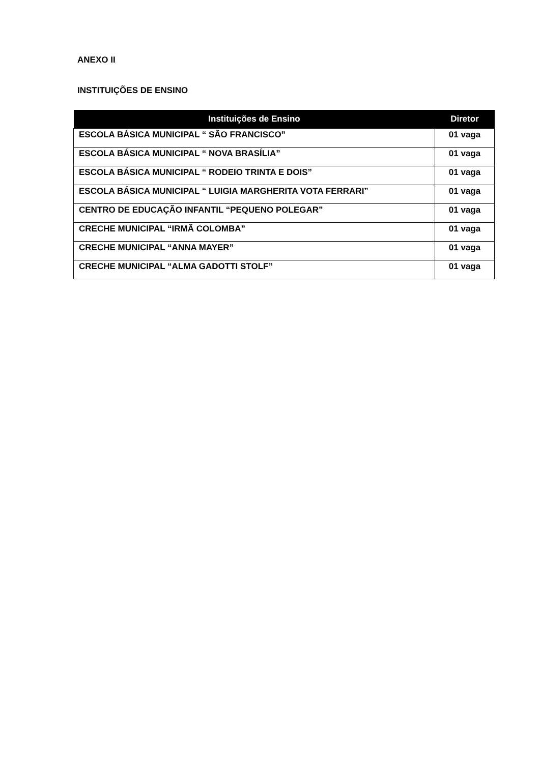ANEXO II
INSTITUIÇÕES DE ENSINO
| Instituições de Ensino | Diretor |
| --- | --- |
| ESCOLA BÁSICA MUNICIPAL “ SÃO FRANCISCO” | 01 vaga |
| ESCOLA BÁSICA MUNICIPAL “ NOVA BRASÍLIA” | 01 vaga |
| ESCOLA BÁSICA MUNICIPAL “ RODEIO TRINTA E DOIS” | 01 vaga |
| ESCOLA BÁSICA MUNICIPAL “ LUIGIA MARGHERITA VOTA FERRARI” | 01 vaga |
| CENTRO DE EDUCAÇÃO INFANTIL “PEQUENO POLEGAR” | 01 vaga |
| CRECHE MUNICIPAL “IRMÃ COLOMBA” | 01 vaga |
| CRECHE MUNICIPAL “ANNA MAYER” | 01 vaga |
| CRECHE MUNICIPAL “ALMA GADOTTI STOLF” | 01 vaga |